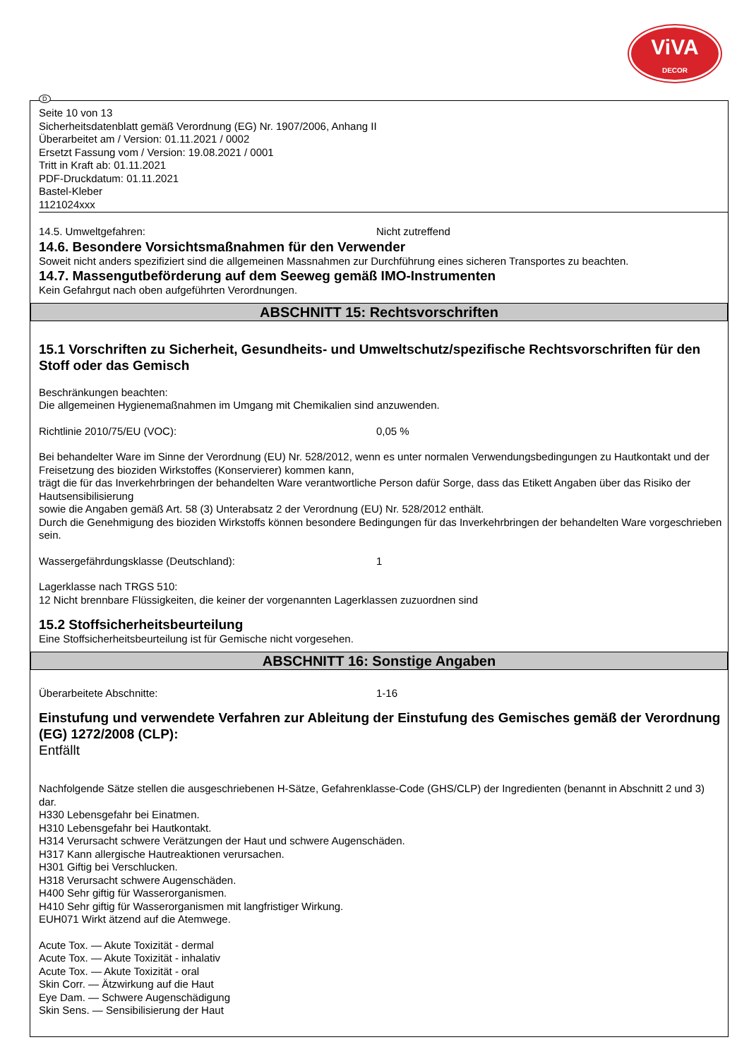ViVA
DECOR
D
Seite 10 von 13
Sicherheitsdatenblatt gemäß Verordnung (EG) Nr. 1907/2006, Anhang II
Überarbeitet am / Version: 01.11.2021 / 0002
Ersetzt Fassung vom / Version: 19.08.2021 / 0001
Tritt in Kraft ab: 01.11.2021
PDF-Druckdatum: 01.11.2021
Bastel-Kleber
1121024xxx
14.5. Umweltgefahren: Nicht zutreffend
14.6. Besondere Vorsichtsmaßnahmen für den Verwender
Soweit nicht anders spezifiziert sind die allgemeinen Massnahmen zur Durchführung eines sicheren Transportes zu beachten.
14.7. Massengutbeförderung auf dem Seeweg gemäß IMO-Instrumenten
Kein Gefahrgut nach oben aufgeführten Verordnungen.
ABSCHNITT 15: Rechtsvorschriften
15.1 Vorschriften zu Sicherheit, Gesundheits- und Umweltschutz/spezifische Rechtsvorschriften für den Stoff oder das Gemisch
Beschränkungen beachten:
Die allgemeinen Hygienemaßnahmen im Umgang mit Chemikalien sind anzuwenden.
Richtlinie 2010/75/EU (VOC): 0,05 %
Bei behandelter Ware im Sinne der Verordnung (EU) Nr. 528/2012, wenn es unter normalen Verwendungsbedingungen zu Hautkontakt und der Freisetzung des bioziden Wirkstoffes (Konservierer) kommen kann,
trägt die für das Inverkehrbringen der behandelten Ware verantwortliche Person dafür Sorge, dass das Etikett Angaben über das Risiko der Hautsensibilisierung
sowie die Angaben gemäß Art. 58 (3) Unterabsatz 2 der Verordnung (EU) Nr. 528/2012 enthält.
Durch die Genehmigung des bioziden Wirkstoffs können besondere Bedingungen für das Inverkehrbringen der behandelten Ware vorgeschrieben sein.
Wassergefährdungsklasse (Deutschland): 1
Lagerklasse nach TRGS 510:
12 Nicht brennbare Flüssigkeiten, die keiner der vorgenannten Lagerklassen zuzuordnen sind
15.2 Stoffsicherheitsbeurteilung
Eine Stoffsicherheitsbeurteilung ist für Gemische nicht vorgesehen.
ABSCHNITT 16: Sonstige Angaben
Überarbeitete Abschnitte: 1-16
Einstufung und verwendete Verfahren zur Ableitung der Einstufung des Gemisches gemäß der Verordnung (EG) 1272/2008 (CLP):
Entfällt
Nachfolgende Sätze stellen die ausgeschriebenen H-Sätze, Gefahrenklasse-Code (GHS/CLP) der Ingredienten (benannt in Abschnitt 2 und 3) dar.
H330 Lebensgefahr bei Einatmen.
H310 Lebensgefahr bei Hautkontakt.
H314 Verursacht schwere Verätzungen der Haut und schwere Augenschäden.
H317 Kann allergische Hautreaktionen verursachen.
H301 Giftig bei Verschlucken.
H318 Verursacht schwere Augenschäden.
H400 Sehr giftig für Wasserorganismen.
H410 Sehr giftig für Wasserorganismen mit langfristiger Wirkung.
EUH071 Wirkt ätzend auf die Atemwege.
Acute Tox. — Akute Toxizität - dermal
Acute Tox. — Akute Toxizität - inhalativ
Acute Tox. — Akute Toxizität - oral
Skin Corr. — Ätzwirkung auf die Haut
Eye Dam. — Schwere Augenschädigung
Skin Sens. — Sensibilisierung der Haut